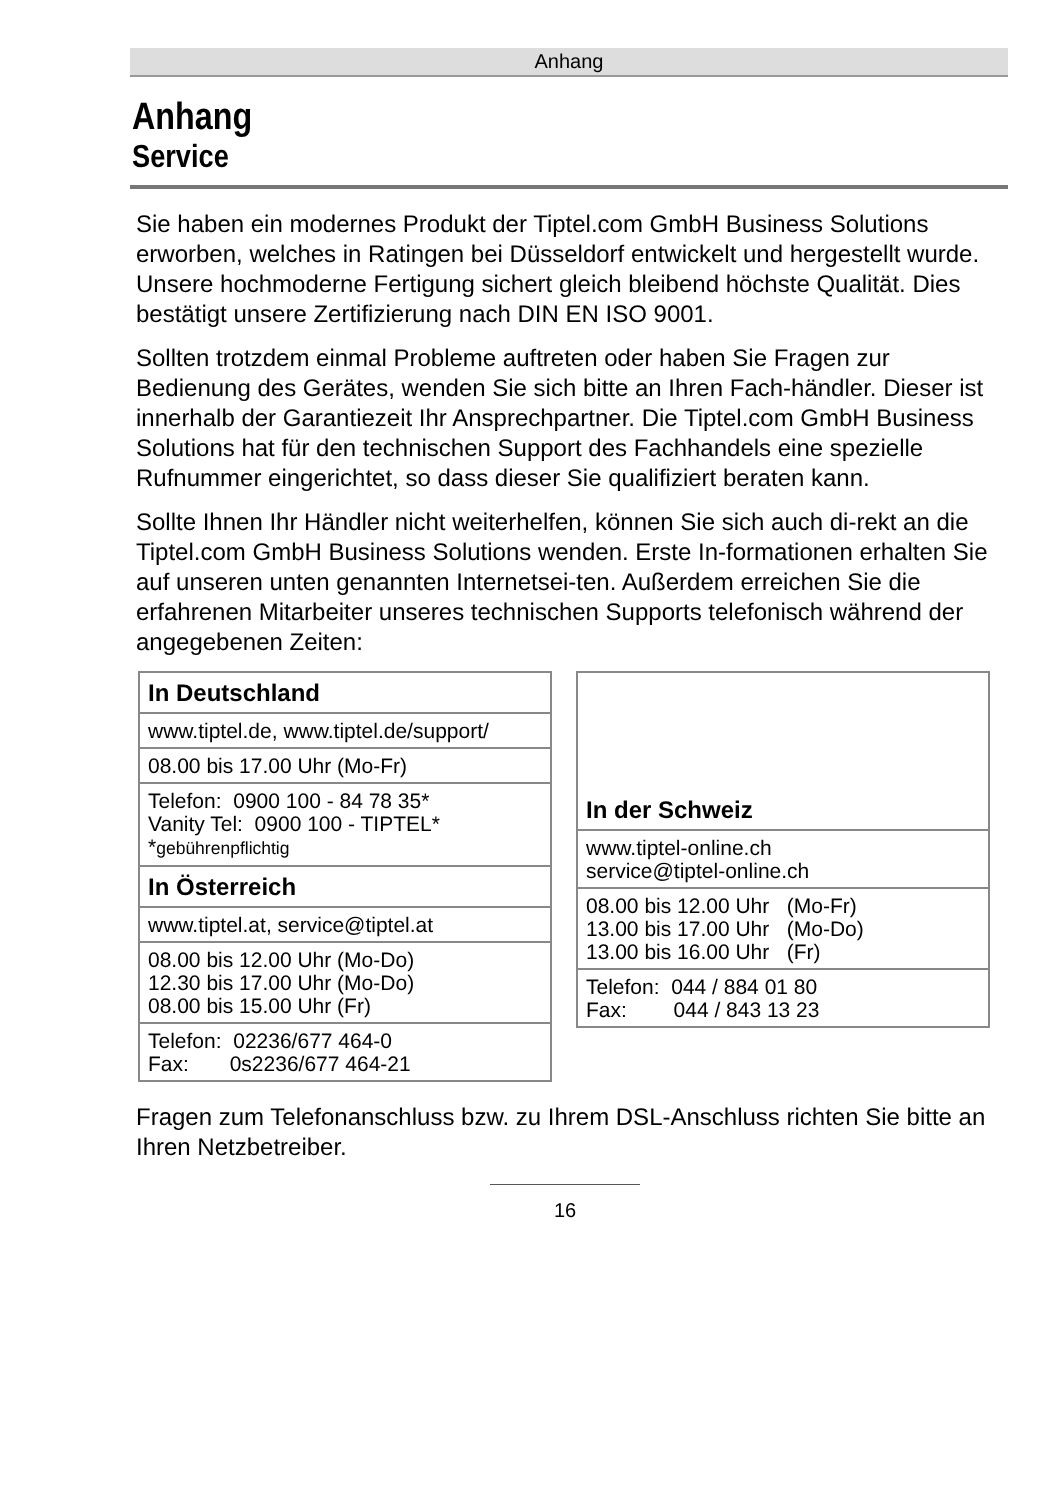Anhang
Anhang
Service
Sie haben ein modernes Produkt der Tiptel.com GmbH Business Solutions erworben, welches in Ratingen bei Düsseldorf entwickelt und hergestellt wurde. Unsere hochmoderne Fertigung sichert gleich bleibend höchste Qualität. Dies bestätigt unsere Zertifizierung nach DIN EN ISO 9001.
Sollten trotzdem einmal Probleme auftreten oder haben Sie Fragen zur Bedienung des Gerätes, wenden Sie sich bitte an Ihren Fach-händler. Dieser ist innerhalb der Garantiezeit Ihr Ansprechpartner. Die Tiptel.com GmbH Business Solutions hat für den technischen Support des Fachhandels eine spezielle Rufnummer eingerichtet, so dass dieser Sie qualifiziert beraten kann.
Sollte Ihnen Ihr Händler nicht weiterhelfen, können Sie sich auch di-rekt an die Tiptel.com GmbH Business Solutions wenden. Erste In-formationen erhalten Sie auf unseren unten genannten Internetsei-ten. Außerdem erreichen Sie die erfahrenen Mitarbeiter unseres technischen Supports telefonisch während der angegebenen Zeiten:
| In Deutschland |
| --- |
| www.tiptel.de, www.tiptel.de/support/ |
| 08.00 bis 17.00 Uhr (Mo-Fr) |
| Telefon: 0900 100 - 84 78 35* Vanity Tel: 0900 100 - TIPTEL* * gebührenpflichtig |
| In Österreich |
| www.tiptel.at, service@tiptel.at |
| 08.00 bis 12.00 Uhr (Mo-Do) 12.30 bis 17.00 Uhr (Mo-Do) 08.00 bis 15.00 Uhr (Fr) |
| Telefon: 02236/677 464-0 Fax: 0s2236/677 464-21 |
| In der Schweiz |
| --- |
| www.tiptel-online.ch service@tiptel-online.ch |
| 08.00 bis 12.00 Uhr (Mo-Fr) 13.00 bis 17.00 Uhr (Mo-Do) 13.00 bis 16.00 Uhr (Fr) |
| Telefon: 044 / 884 01 80 Fax: 044 / 843 13 23 |
Fragen zum Telefonanschluss bzw. zu Ihrem DSL-Anschluss richten Sie bitte an Ihren Netzbetreiber.
16